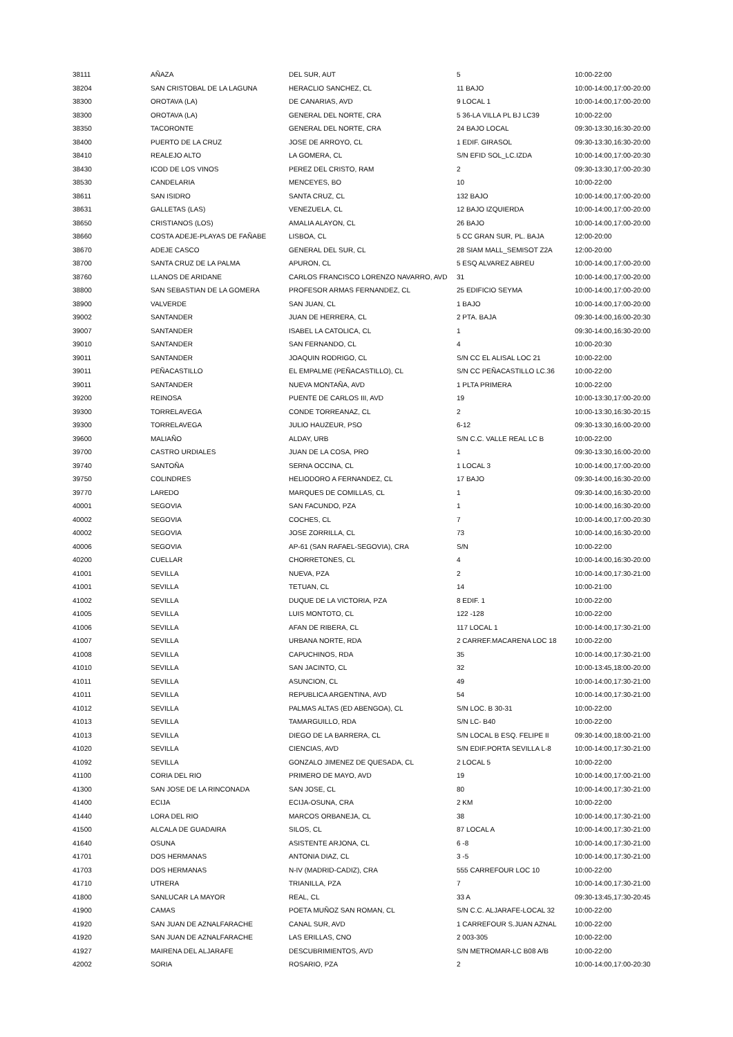| 38111 | AÑAZA | DEL SUR, AUT | 5 | 10:00-22:00 |
| 38204 | SAN CRISTOBAL DE LA LAGUNA | HERACLIO SANCHEZ, CL | 11 BAJO | 10:00-14:00,17:00-20:00 |
| 38300 | OROTAVA (LA) | DE CANARIAS, AVD | 9 LOCAL 1 | 10:00-14:00,17:00-20:00 |
| 38300 | OROTAVA (LA) | GENERAL DEL NORTE, CRA | 5 36-LA VILLA PL BJ LC39 | 10:00-22:00 |
| 38350 | TACORONTE | GENERAL DEL NORTE, CRA | 24 BAJO LOCAL | 09:30-13:30,16:30-20:00 |
| 38400 | PUERTO DE LA CRUZ | JOSE DE ARROYO, CL | 1 EDIF. GIRASOL | 09:30-13:30,16:30-20:00 |
| 38410 | REALEJO ALTO | LA GOMERA, CL | S/N EFID SOL_LC.IZDA | 10:00-14:00,17:00-20:30 |
| 38430 | ICOD DE LOS VINOS | PEREZ DEL CRISTO, RAM | 2 | 09:30-13:30,17:00-20:30 |
| 38530 | CANDELARIA | MENCEYES, BO | 10 | 10:00-22:00 |
| 38611 | SAN ISIDRO | SANTA CRUZ, CL | 132 BAJO | 10:00-14:00,17:00-20:00 |
| 38631 | GALLETAS (LAS) | VENEZUELA, CL | 12 BAJO IZQUIERDA | 10:00-14:00,17:00-20:00 |
| 38650 | CRISTIANOS (LOS) | AMALIA ALAYON, CL | 26 BAJO | 10:00-14:00,17:00-20:00 |
| 38660 | COSTA ADEJE-PLAYAS DE FAÑABE | LISBOA, CL | 5 CC GRAN SUR, PL. BAJA | 12:00-20:00 |
| 38670 | ADEJE CASCO | GENERAL DEL SUR, CL | 28 SIAM MALL_SEMISOT Z2A | 12:00-20:00 |
| 38700 | SANTA CRUZ DE LA PALMA | APURON, CL | 5 ESQ ALVAREZ ABREU | 10:00-14:00,17:00-20:00 |
| 38760 | LLANOS DE ARIDANE | CARLOS FRANCISCO LORENZO NAVARRO, AVD | 31 | 10:00-14:00,17:00-20:00 |
| 38800 | SAN SEBASTIAN DE LA GOMERA | PROFESOR ARMAS FERNANDEZ, CL | 25 EDIFICIO SEYMA | 10:00-14:00,17:00-20:00 |
| 38900 | VALVERDE | SAN JUAN, CL | 1 BAJO | 10:00-14:00,17:00-20:00 |
| 39002 | SANTANDER | JUAN DE HERRERA, CL | 2 PTA. BAJA | 09:30-14:00,16:00-20:30 |
| 39007 | SANTANDER | ISABEL LA CATOLICA, CL | 1 | 09:30-14:00,16:30-20:00 |
| 39010 | SANTANDER | SAN FERNANDO, CL | 4 | 10:00-20:30 |
| 39011 | SANTANDER | JOAQUIN RODRIGO, CL | S/N CC EL ALISAL LOC 21 | 10:00-22:00 |
| 39011 | PEÑACASTILLO | EL EMPALME (PEÑACASTILLO), CL | S/N CC PEÑACASTILLO LC.36 | 10:00-22:00 |
| 39011 | SANTANDER | NUEVA MONTAÑA, AVD | 1 PLTA PRIMERA | 10:00-22:00 |
| 39200 | REINOSA | PUENTE DE CARLOS III, AVD | 19 | 10:00-13:30,17:00-20:00 |
| 39300 | TORRELAVEGA | CONDE TORREANAZ, CL | 2 | 10:00-13:30,16:30-20:15 |
| 39300 | TORRELAVEGA | JULIO HAUZEUR, PSO | 6-12 | 09:30-13:30,16:00-20:00 |
| 39600 | MALIAÑO | ALDAY, URB | S/N C.C. VALLE REAL LC B | 10:00-22:00 |
| 39700 | CASTRO URDIALES | JUAN DE LA COSA, PRO | 1 | 09:30-13:30,16:00-20:00 |
| 39740 | SANTOÑA | SERNA OCCINA, CL | 1 LOCAL 3 | 10:00-14:00,17:00-20:00 |
| 39750 | COLINDRES | HELIODORO A FERNANDEZ, CL | 17 BAJO | 09:30-14:00,16:30-20:00 |
| 39770 | LAREDO | MARQUES DE COMILLAS, CL | 1 | 09:30-14:00,16:30-20:00 |
| 40001 | SEGOVIA | SAN FACUNDO, PZA | 1 | 10:00-14:00,16:30-20:00 |
| 40002 | SEGOVIA | COCHES, CL | 7 | 10:00-14:00,17:00-20:30 |
| 40002 | SEGOVIA | JOSE ZORRILLA, CL | 73 | 10:00-14:00,16:30-20:00 |
| 40006 | SEGOVIA | AP-61 (SAN RAFAEL-SEGOVIA), CRA | S/N | 10:00-22:00 |
| 40200 | CUELLAR | CHORRETONES, CL | 4 | 10:00-14:00,16:30-20:00 |
| 41001 | SEVILLA | NUEVA, PZA | 2 | 10:00-14:00,17:30-21:00 |
| 41001 | SEVILLA | TETUAN, CL | 14 | 10:00-21:00 |
| 41002 | SEVILLA | DUQUE DE LA VICTORIA, PZA | 8 EDIF. 1 | 10:00-22:00 |
| 41005 | SEVILLA | LUIS MONTOTO, CL | 122 -128 | 10:00-22:00 |
| 41006 | SEVILLA | AFAN DE RIBERA, CL | 117 LOCAL 1 | 10:00-14:00,17:30-21:00 |
| 41007 | SEVILLA | URBANA NORTE, RDA | 2 CARREF.MACARENA LOC 18 | 10:00-22:00 |
| 41008 | SEVILLA | CAPUCHINOS, RDA | 35 | 10:00-14:00,17:30-21:00 |
| 41010 | SEVILLA | SAN JACINTO, CL | 32 | 10:00-13:45,18:00-20:00 |
| 41011 | SEVILLA | ASUNCION, CL | 49 | 10:00-14:00,17:30-21:00 |
| 41011 | SEVILLA | REPUBLICA ARGENTINA, AVD | 54 | 10:00-14:00,17:30-21:00 |
| 41012 | SEVILLA | PALMAS ALTAS (ED ABENGOA), CL | S/N LOC. B 30-31 | 10:00-22:00 |
| 41013 | SEVILLA | TAMARGUILLO, RDA | S/N LC- B40 | 10:00-22:00 |
| 41013 | SEVILLA | DIEGO DE LA BARRERA, CL | S/N LOCAL B ESQ. FELIPE II | 09:30-14:00,18:00-21:00 |
| 41020 | SEVILLA | CIENCIAS, AVD | S/N EDIF.PORTA SEVILLA L-8 | 10:00-14:00,17:30-21:00 |
| 41092 | SEVILLA | GONZALO JIMENEZ DE QUESADA, CL | 2 LOCAL 5 | 10:00-22:00 |
| 41100 | CORIA DEL RIO | PRIMERO DE MAYO, AVD | 19 | 10:00-14:00,17:00-21:00 |
| 41300 | SAN JOSE DE LA RINCONADA | SAN JOSE, CL | 80 | 10:00-14:00,17:30-21:00 |
| 41400 | ECIJA | ECIJA-OSUNA, CRA | 2 KM | 10:00-22:00 |
| 41440 | LORA DEL RIO | MARCOS ORBANEJA, CL | 38 | 10:00-14:00,17:30-21:00 |
| 41500 | ALCALA DE GUADAIRA | SILOS, CL | 87 LOCAL A | 10:00-14:00,17:30-21:00 |
| 41640 | OSUNA | ASISTENTE ARJONA, CL | 6 -8 | 10:00-14:00,17:30-21:00 |
| 41701 | DOS HERMANAS | ANTONIA DIAZ, CL | 3 -5 | 10:00-14:00,17:30-21:00 |
| 41703 | DOS HERMANAS | N-IV (MADRID-CADIZ), CRA | 555 CARREFOUR LOC 10 | 10:00-22:00 |
| 41710 | UTRERA | TRIANILLA, PZA | 7 | 10:00-14:00,17:30-21:00 |
| 41800 | SANLUCAR LA MAYOR | REAL, CL | 33 A | 09:30-13:45,17:30-20:45 |
| 41900 | CAMAS | POETA MUÑOZ SAN ROMAN, CL | S/N C.C. ALJARAFE-LOCAL 32 | 10:00-22:00 |
| 41920 | SAN JUAN DE AZNALFARACHE | CANAL SUR, AVD | 1 CARREFOUR S.JUAN AZNAL | 10:00-22:00 |
| 41920 | SAN JUAN DE AZNALFARACHE | LAS ERILLAS, CNO | 2 003-305 | 10:00-22:00 |
| 41927 | MAIRENA DEL ALJARAFE | DESCUBRIMIENTOS, AVD | S/N METROMAR-LC B08 A/B | 10:00-22:00 |
| 42002 | SORIA | ROSARIO, PZA | 2 | 10:00-14:00,17:00-20:30 |